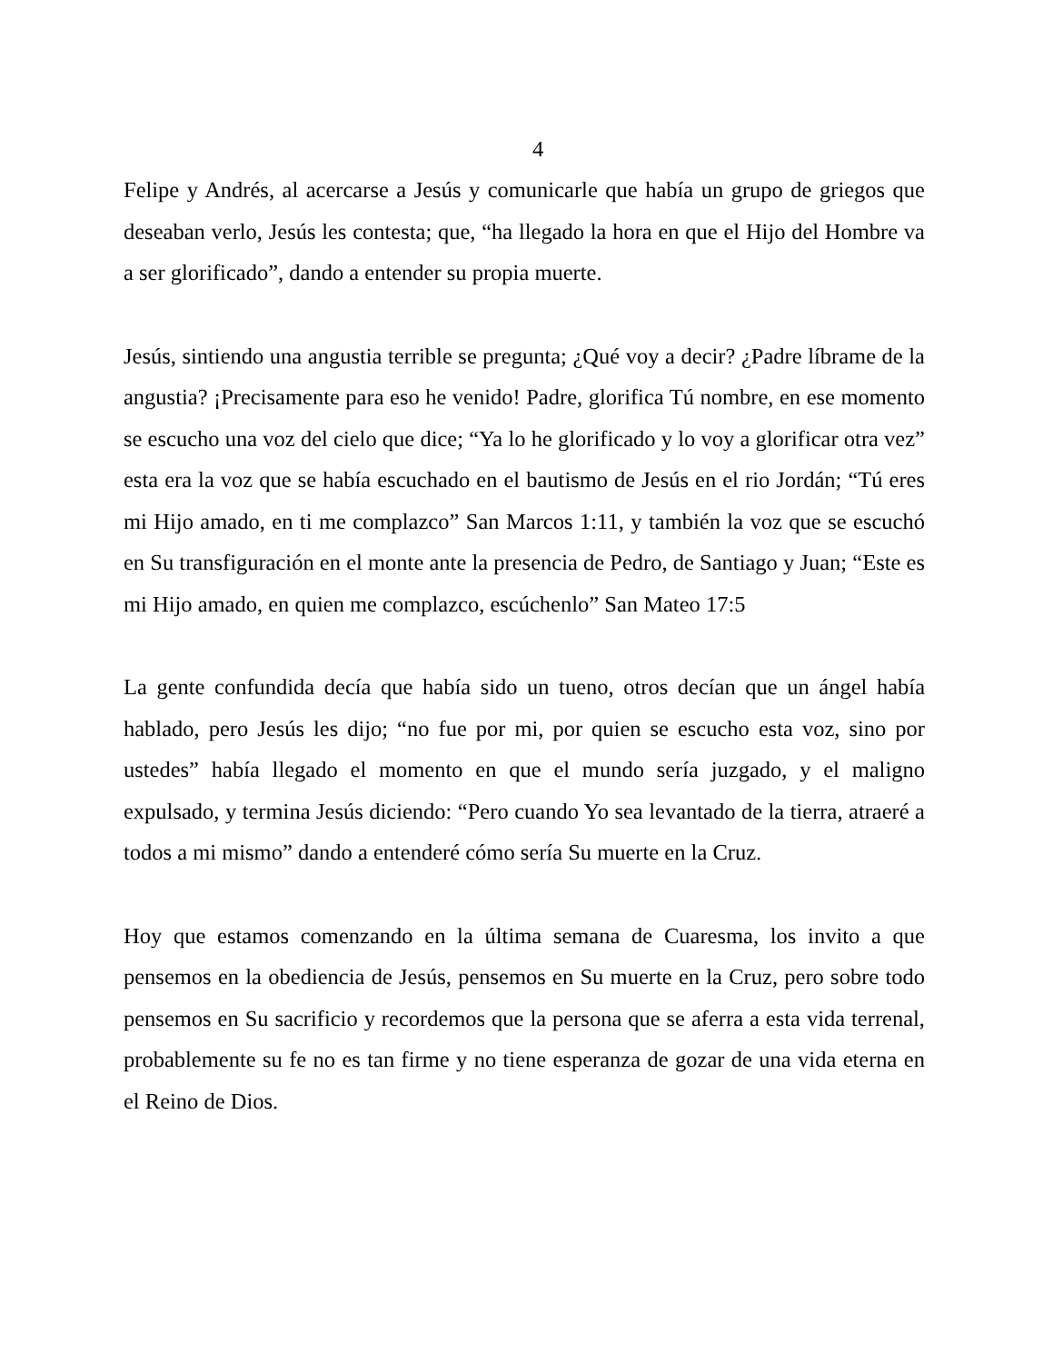4
Felipe y Andrés, al acercarse a Jesús y comunicarle que había un grupo de griegos que deseaban verlo, Jesús les contesta; que, “ha llegado la hora en que el Hijo del Hombre va a ser glorificado”, dando a entender su propia muerte.
Jesús, sintiendo una angustia terrible se pregunta; ¿Qué voy a decir? ¿Padre líbrame de la angustia? ¡Precisamente para eso he venido! Padre, glorifica Tú nombre, en ese momento se escucho una voz del cielo que dice; “Ya lo he glorificado y lo voy a glorificar otra vez” esta era la voz que se había escuchado en el bautismo de Jesús en el rio Jordán; “Tú eres mi Hijo amado, en ti me complazco” San Marcos 1:11, y también la voz que se escuchó en Su transfiguración en el monte ante la presencia de Pedro, de Santiago y Juan; “Este es mi Hijo amado, en quien me complazco, escúchenlo” San Mateo 17:5
La gente confundida decía que había sido un tueno, otros decían que un ángel había hablado, pero Jesús les dijo; “no fue por mi, por quien se escucho esta voz, sino por ustedes” había llegado el momento en que el mundo sería juzgado, y el maligno expulsado, y termina Jesús diciendo: “Pero cuando Yo sea levantado de la tierra, atraeré a todos a mi mismo” dando a entenderé cómo sería Su muerte en la Cruz.
Hoy que estamos comenzando en la última semana de Cuaresma, los invito a que pensemos en la obediencia de Jesús, pensemos en Su muerte en la Cruz, pero sobre todo pensemos en Su sacrificio y recordemos que la persona que se aferra a esta vida terrenal, probablemente su fe no es tan firme y no tiene esperanza de gozar de una vida eterna en el Reino de Dios.